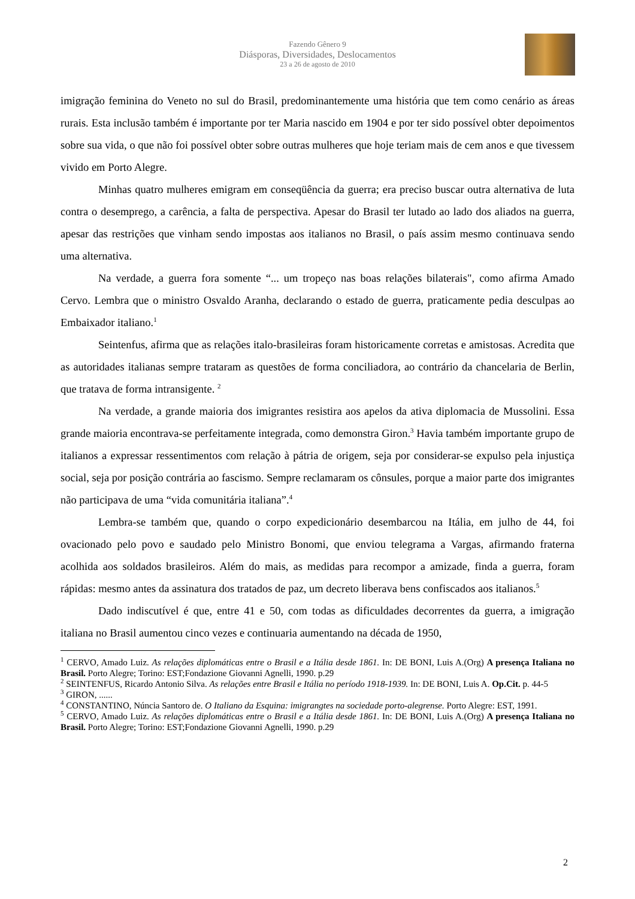Fazendo Gênero 9
Diásporas, Diversidades, Deslocamentos
23 a 26 de agosto de 2010
imigração feminina do Veneto no sul do Brasil, predominantemente uma história que tem como cenário as áreas rurais. Esta inclusão também é importante por ter Maria nascido em 1904 e por ter sido possível obter depoimentos sobre sua vida, o que não foi possível obter sobre outras mulheres que hoje teriam mais de cem anos e que tivessem vivido em Porto Alegre.
Minhas quatro mulheres emigram em conseqüência da guerra; era preciso buscar outra alternativa de luta contra o desemprego, a carência, a falta de perspectiva. Apesar do Brasil ter lutado ao lado dos aliados na guerra, apesar das restrições que vinham sendo impostas aos italianos no Brasil, o país assim mesmo continuava sendo uma alternativa.
Na verdade, a guerra fora somente “... um tropeço nas boas relações bilaterais", como afirma Amado Cervo. Lembra que o ministro Osvaldo Aranha, declarando o estado de guerra, praticamente pedia desculpas ao Embaixador italiano.<sup>1</sup>
Seintenfus, afirma que as relações italo-brasileiras foram historicamente corretas e amistosas. Acredita que as autoridades italianas sempre trataram as questões de forma conciliadora, ao contrário da chancelaria de Berlin, que tratava de forma intransigente. <sup>2</sup>
Na verdade, a grande maioria dos imigrantes resistira aos apelos da ativa diplomacia de Mussolini. Essa grande maioria encontrava-se perfeitamente integrada, como demonstra Giron.<sup>3</sup> Havia também importante grupo de italianos a expressar ressentimentos com relação à pátria de origem, seja por considerar-se expulso pela injustiça social, seja por posição contrária ao fascismo. Sempre reclamaram os cônsules, porque a maior parte dos imigrantes não participava de uma “vida comunitária italiana”.<sup>4</sup>
Lembra-se também que, quando o corpo expedicionário desembarcou na Itália, em julho de 44, foi ovacionado pelo povo e saudado pelo Ministro Bonomi, que enviou telegrama a Vargas, afirmando fraterna acolhida aos soldados brasileiros. Além do mais, as medidas para recompor a amizade, finda a guerra, foram rápidas: mesmo antes da assinatura dos tratados de paz, um decreto liberava bens confiscados aos italianos.<sup>5</sup>
Dado indiscutível é que, entre 41 e 50, com todas as dificuldades decorrentes da guerra, a imigração italiana no Brasil aumentou cinco vezes e continuaria aumentando na década de 1950,
<sup>1</sup> CERVO, Amado Luiz. As relações diplomáticas entre o Brasil e a Itália desde 1861. In: DE BONI, Luis A.(Org) A presença Italiana no Brasil. Porto Alegre; Torino: EST;Fondazione Giovanni Agnelli, 1990. p.29
<sup>2</sup> SEINTENFUS, Ricardo Antonio Silva. As relações entre Brasil e Itália no período 1918-1939. In: DE BONI, Luis A. Op.Cit. p. 44-5
<sup>3</sup> GIRON, ......
<sup>4</sup> CONSTANTINO, Núncia Santoro de. O Italiano da Esquina: imigrangtes na sociedade porto-alegrense. Porto Alegre: EST, 1991.
<sup>5</sup> CERVO, Amado Luiz. As relações diplomáticas entre o Brasil e a Itália desde 1861. In: DE BONI, Luis A.(Org) A presença Italiana no Brasil. Porto Alegre; Torino: EST;Fondazione Giovanni Agnelli, 1990. p.29
2